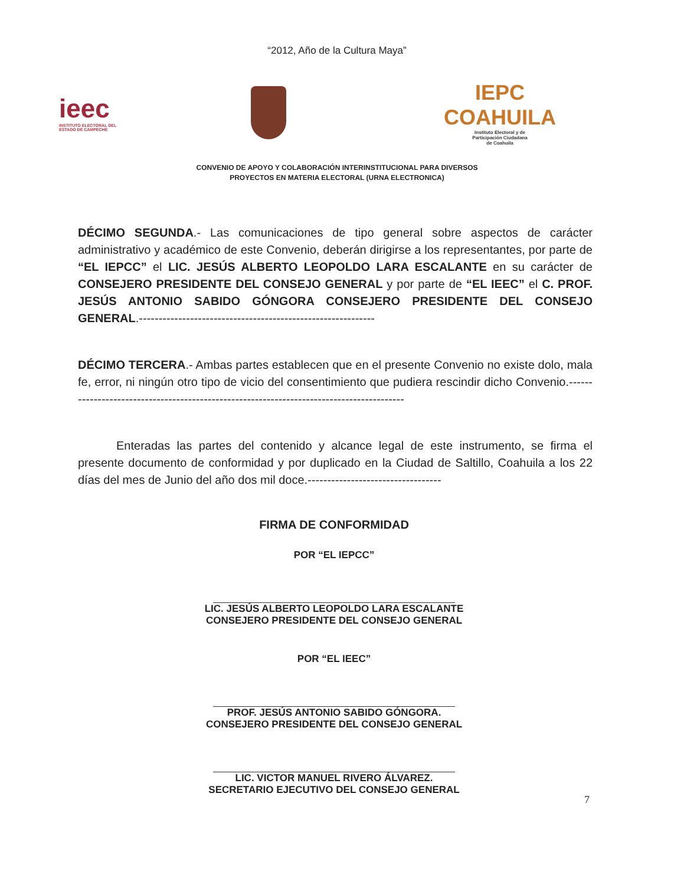“2012, Año de la Cultura Maya”
ieec
INSTITUTO ELECTORAL DEL
ESTADO DE CAMPECHE
IEPC
COAHUILA
Instituto Electoral y de
Participación Ciudadana
de Coahuila
CONVENIO DE APOYO Y COLABORACIÓN INTERINSTITUCIONAL PARA DIVERSOS
PROYECTOS EN MATERIA ELECTORAL (URNA ELECTRONICA)
DÉCIMO SEGUNDA.- Las comunicaciones de tipo general sobre aspectos de carácter administrativo y académico de este Convenio, deberán dirigirse a los representantes, por parte de “EL IEPCC” el LIC. JESÚS ALBERTO LEOPOLDO LARA ESCALANTE en su carácter de CONSEJERO PRESIDENTE DEL CONSEJO GENERAL y por parte de “EL IEEC” el C. PROF. JESÚS ANTONIO SABIDO GÓNGORA CONSEJERO PRESIDENTE DEL CONSEJO GENERAL.------------------------------------------------------------
DÉCIMO TERCERA.- Ambas partes establecen que en el presente Convenio no existe dolo, mala fe, error, ni ningún otro tipo de vicio del consentimiento que pudiera rescindir dicho Convenio.-----------------------------------------------------------------------------------------
Enteradas las partes del contenido y alcance legal de este instrumento, se firma el presente documento de conformidad y por duplicado en la Ciudad de Saltillo, Coahuila a los 22 días del mes de Junio del año dos mil doce.----------------------------------
FIRMA DE CONFORMIDAD
POR “EL IEPCC”
LIC. JESÚS ALBERTO LEOPOLDO LARA ESCALANTE
CONSEJERO PRESIDENTE DEL CONSEJO GENERAL
POR “EL IEEC”
PROF. JESÚS ANTONIO SABIDO GÓNGORA.
CONSEJERO PRESIDENTE DEL CONSEJO GENERAL
LIC. VICTOR MANUEL RIVERO ÁLVAREZ.
SECRETARIO EJECUTIVO DEL CONSEJO GENERAL
7